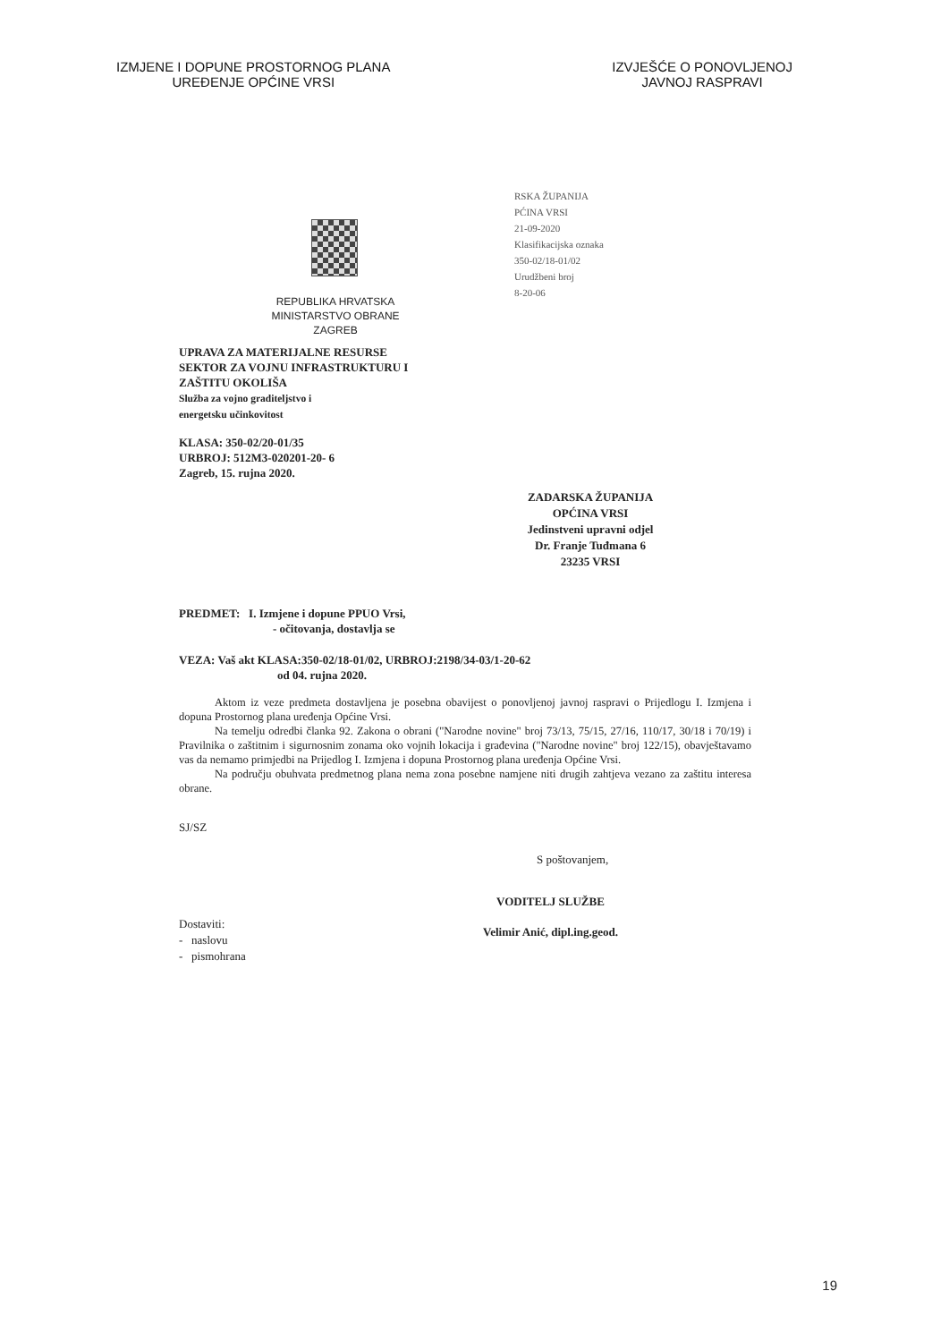IZMJENE I DOPUNE PROSTORNOG PLANA
UREĐENJE OPĆINE VRSI
IZVJEŠĆE O PONOVLJENOJ
JAVNOJ RASPRAVI
RSKA ŽUPANIJA
PĆINA VRSI
21-09-2020
Klasifikacijska oznaka
350-02/18-01/02
Urudžbeni broj
8-20-06
REPUBLIKA HRVATSKA
MINISTARSTVO OBRANE
ZAGREB
UPRAVA ZA MATERIJALNE RESURSE
SEKTOR ZA VOJNU INFRASTRUKTURU I
ZAŠTITU OKOLIŠA
Služba za vojno graditeljstvo i
energetsku učinkovitost
KLASA: 350-02/20-01/35
URBROJ: 512M3-020201-20- 6
Zagreb, 15. rujna 2020.
ZADARSKA ŽUPANIJA
OPĆINA VRSI
Jedinstveni upravni odjel
Dr. Franje Tuđmana 6
23235 VRSI
PREDMET: I. Izmjene i dopune PPUO Vrsi,
- očitovanja, dostavlja se
VEZA: Vaš akt KLASA:350-02/18-01/02, URBROJ:2198/34-03/1-20-62
od 04. rujna 2020.
Aktom iz veze predmeta dostavljena je posebna obavijest o ponovljenoj javnoj raspravi o Prijedlogu I. Izmjena i dopuna Prostornog plana uređenja Općine Vrsi.
Na temelju odredbi članka 92. Zakona o obrani ("Narodne novine" broj 73/13, 75/15, 27/16, 110/17, 30/18 i 70/19) i Pravilnika o zaštitnim i sigurnosnim zonama oko vojnih lokacija i građevina ("Narodne novine" broj 122/15), obavještavamo vas da nemamo primjedbi na Prijedlog I. Izmjena i dopuna Prostornog plana uređenja Općine Vrsi.
Na području obuhvata predmetnog plana nema zona posebne namjene niti drugih zahtjeva vezano za zaštitu interesa obrane.
SJ/SZ
S poštovanjem,
Dostaviti:
- naslovu
- pismohrana
VODITELJ SLUŽBE
Velimir Anić, dipl.ing.geod.
19